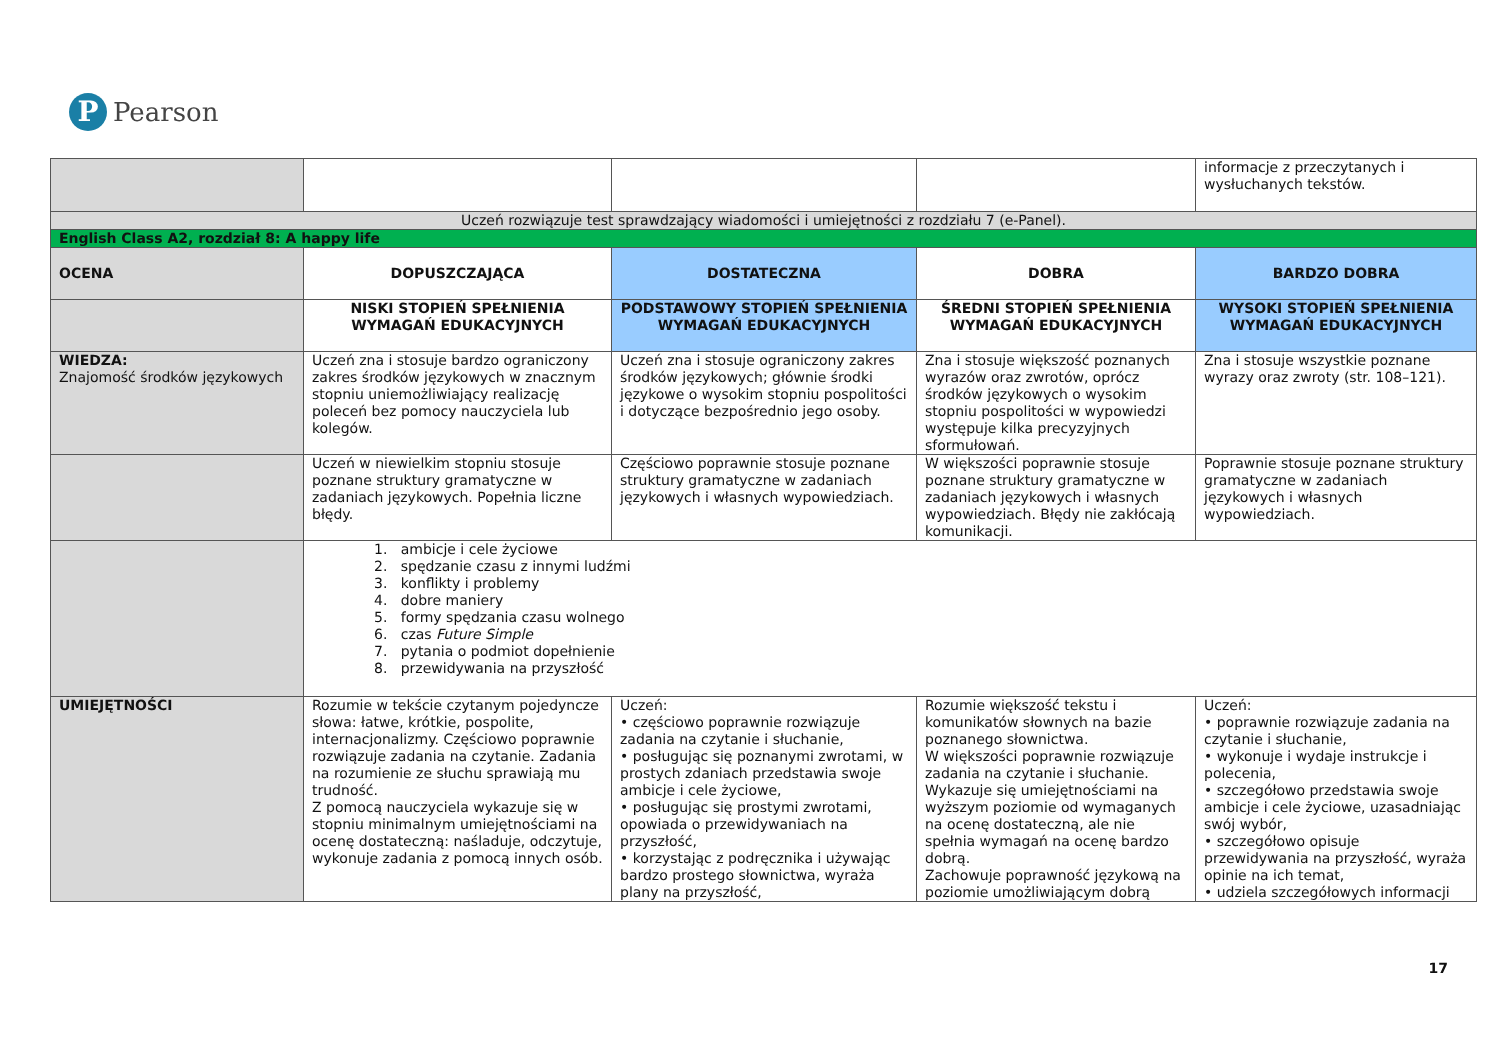P
Pearson
| | | | | informacje z przeczytanych i wysłuchanych tekstów. |
| Uczeń rozwiązuje test sprawdzający wiadomości i umiejętności z rozdziału 7 (e-Panel). | | | | |
| English Class A2, rozdział 8: A happy life | | | | |
| OCENA | DOPUSZCZAJĄCA | DOSTATECZNA | DOBRA | BARDZO DOBRA |
| | NISKI STOPIEŃ SPEŁNIENIA WYMAGAŃ EDUKACYJNYCH | PODSTAWOWY STOPIEŃ SPEŁNIENIA WYMAGAŃ EDUKACYJNYCH | ŚREDNI STOPIEŃ SPEŁNIENIA WYMAGAŃ EDUKACYJNYCH | WYSOKI STOPIEŃ SPEŁNIENIA WYMAGAŃ EDUKACYJNYCH |
| WIEDZA: Znajomość środków językowych | Uczeń zna i stosuje bardzo ograniczony zakres środków językowych w znacznym stopniu uniemożliwiający realizację poleceń bez pomocy nauczyciela lub kolegów. | Uczeń zna i stosuje ograniczony zakres środków językowych; głównie środki językowe o wysokim stopniu pospolitości i dotyczące bezpośrednio jego osoby. | Zna i stosuje większość poznanych wyrazów oraz zwrotów, oprócz środków językowych o wysokim stopniu pospolitości w wypowiedzi występuje kilka precyzyjnych sformułowań. | Zna i stosuje wszystkie poznane wyrazy oraz zwroty (str. 108–121). |
| | Uczeń w niewielkim stopniu stosuje poznane struktury gramatyczne w zadaniach językowych. Popełnia liczne błędy. | Częściowo poprawnie stosuje poznane struktury gramatyczne w zadaniach językowych i własnych wypowiedziach. | W większości poprawnie stosuje poznane struktury gramatyczne w zadaniach językowych i własnych wypowiedziach. Błędy nie zakłócają komunikacji. | Poprawnie stosuje poznane struktury gramatyczne w zadaniach językowych i własnych wypowiedziach. |
| | 1. ambicje i cele życiowe 2. spędzanie czasu z innymi ludźmi 3. konflikty i problemy 4. dobre maniery 5. formy spędzania czasu wolnego 6. czas Future Simple 7. pytania o podmiot dopełnienie 8. przewidywania na przyszłość | | | |
| UMIEJĘTNOŚCI | Rozumie w tekście czytanym pojedyncze słowa: łatwe, krótkie, pospolite, internacjonalizmy. Częściowo poprawnie rozwiązuje zadania na czytanie. Zadania na rozumienie ze słuchu sprawiają mu trudność. Z pomocą nauczyciela wykazuje się w stopniu minimalnym umiejętnościami na ocenę dostateczną: naśladuje, odczytuje, wykonuje zadania z pomocą innych osób. | Uczeń: • częściowo poprawnie rozwiązuje zadania na czytanie i słuchanie, • posługując się poznanymi zwrotami, w prostych zdaniach przedstawia swoje ambicje i cele życiowe, • posługując się prostymi zwrotami, opowiada o przewidywaniach na przyszłość, • korzystając z podręcznika i używając bardzo prostego słownictwa, wyraża plany na przyszłość, | Rozumie większość tekstu i komunikatów słownych na bazie poznanego słownictwa. W większości poprawnie rozwiązuje zadania na czytanie i słuchanie. Wykazuje się umiejętnościami na wyższym poziomie od wymaganych na ocenę dostateczną, ale nie spełnia wymagań na ocenę bardzo dobrą. Zachowuje poprawność językową na poziomie umożliwiającym dobrą | Uczeń: • poprawnie rozwiązuje zadania na czytanie i słuchanie, • wykonuje i wydaje instrukcje i polecenia, • szczegółowo przedstawia swoje ambicje i cele życiowe, uzasadniając swój wybór, • szczegółowo opisuje przewidywania na przyszłość, wyraża opinie na ich temat, • udziela szczegółowych informacji |
17